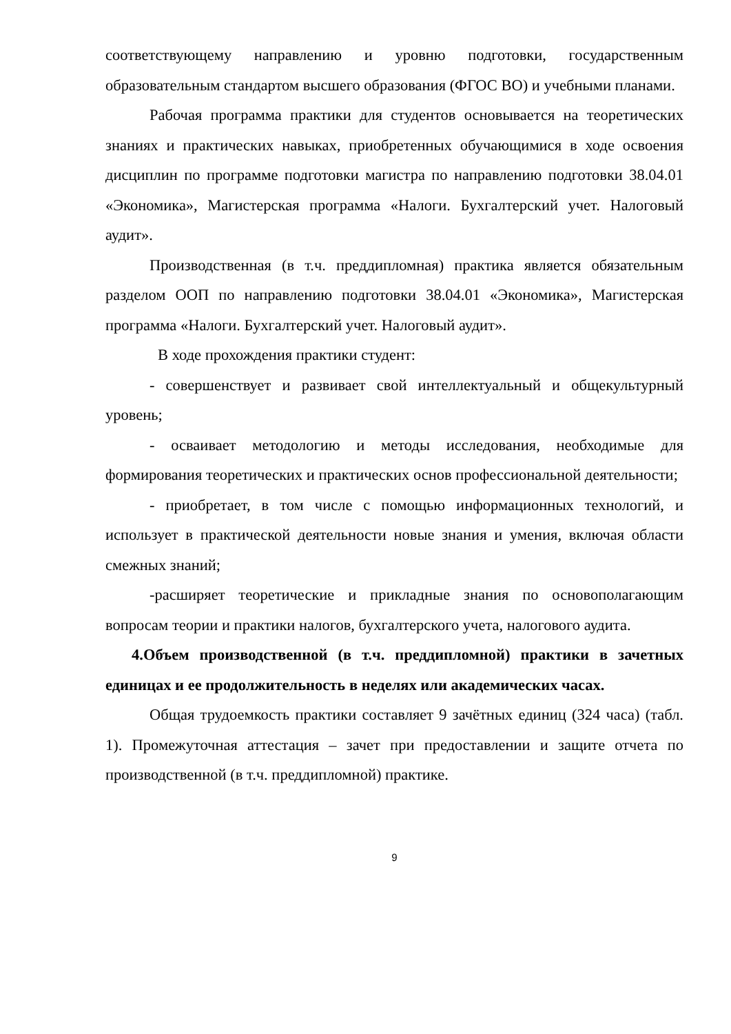соответствующему направлению и уровню подготовки, государственным образовательным стандартом высшего образования (ФГОС ВО) и учебными планами.
Рабочая программа практики для студентов основывается на теоретических знаниях и практических навыках, приобретенных обучающимися в ходе освоения дисциплин по программе подготовки магистра по направлению подготовки 38.04.01 «Экономика», Магистерская программа «Налоги. Бухгалтерский учет. Налоговый аудит».
Производственная (в т.ч. преддипломная) практика является обязательным разделом ООП по направлению подготовки 38.04.01 «Экономика», Магистерская программа «Налоги. Бухгалтерский учет. Налоговый аудит».
В ходе прохождения практики студент:
- совершенствует и развивает свой интеллектуальный и общекультурный уровень;
- осваивает методологию и методы исследования, необходимые для формирования теоретических и практических основ профессиональной деятельности;
- приобретает, в том числе с помощью информационных технологий, и использует в практической деятельности новые знания и умения, включая области смежных знаний;
-расширяет теоретические и прикладные знания по основополагающим вопросам теории и практики налогов, бухгалтерского учета, налогового аудита.
4.Объем производственной (в т.ч. преддипломной) практики в зачетных единицах и ее продолжительность в неделях или академических часах.
Общая трудоемкость практики составляет 9 зачётных единиц (324 часа) (табл. 1). Промежуточная аттестация – зачет при предоставлении и защите отчета по производственной (в т.ч. преддипломной) практике.
9